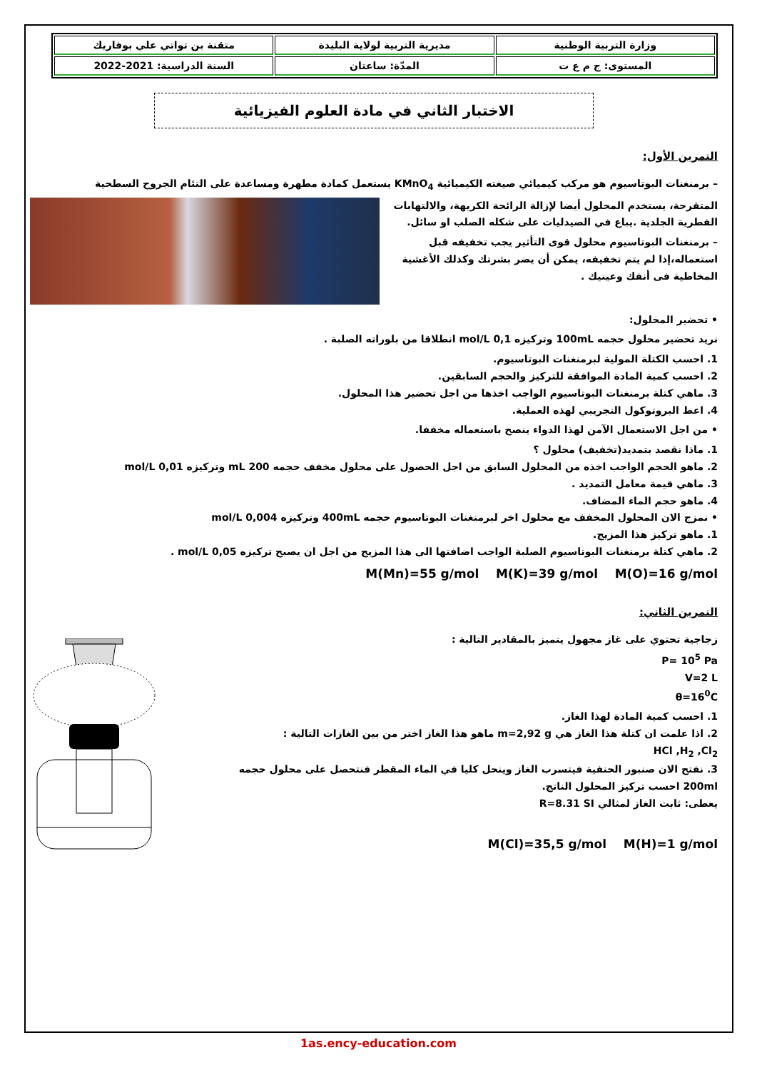| وزارة التربية الوطنية | مديرية التربية لولاية البليدة | متقنة بن تواتي علي بوفاريك |
| المستوى: ج م ع ت | المدّة: ساعتان | السنة الدراسية: 2021-2022 |
الاختبار الثاني في مادة العلوم الفيزيائية
التمرين الأول:
– برمنغنات البوتاسيوم هو مركب كيميائي صيغته الكيميائية KMnO<sub>4</sub> يستعمل كمادة مطهرة ومساعدة على التئام الجروح السطحية
المتقرحة، يستخدم المحلول أيضا لإزالة الرائحة الكريهة، والالتهابات الفطرية الجلدية .يباع في الصيدليات على شكله الصلب او سائل.
– برمنغنات البوتاسيوم محلول قوى التأثير يجب تخفيفه قبل استعماله،إذا لم يتم تخفيفه، يمكن أن يضر بشرتك وكذلك الأغشية المخاطية فى أنفك وعينيك .
• تحضير المحلول:
نريد تحضير محلول حجمه 100mL وتركيزه 0,1 mol/L انطلاقا من بلوراته الصلبة .
1. احسب الكتلة المولية لبرمنغنات البوتاسيوم.
2. احسب كمية المادة الموافقة للتركيز والحجم السابقين.
3. ماهي كتلة برمنغنات البوتاسيوم الواجب اخذها من اجل تحضير هذا المحلول.
4. اعط البروتوكول التجريبي لهذه العملية.
• من اجل الاستعمال الآمن لهذا الدواء ينصح باستعماله مخففا.
1. ماذا نقصد بتمديد(تخفيف) محلول ؟
2. ماهو الحجم الواجب اخذه من المحلول السابق من اجل الحصول على محلول مخفف حجمه 200 mL وتركيزه 0,01 mol/L
3. ماهي قيمة معامل التمديد .
4. ماهو حجم الماء المضاف.
• نمزج الان المحلول المخفف مع محلول اخر لبرمنغنات البوتاسيوم حجمه 400mL وتركيزه 0,004 mol/L
1. ماهو تركيز هذا المزيج.
2. ماهي كتلة برمنغنات البوتاسيوم الصلبة الواجب اضافتها الى هذا المزيج من اجل ان يصبح تركيزه 0,05 mol/L .
M(O)=16 g/mol M(K)=39 g/mol M(Mn)=55 g/mol
التمرين الثاني:
زجاجية تحتوي على غاز مجهول يتميز بالمقادير التالية :
P= 10<sup>5</sup> Pa
V=2 L
θ=16<sup>0</sup>C
1. احسب كمية المادة لهذا الغاز.
2. اذا علمت ان كتلة هذا الغاز هي m=2,92 g ماهو هذا الغاز اختر من بين الغازات التالية :
HCl ,H<sub>2</sub> ,Cl<sub>2</sub>
3. نفتح الان صنبور الحنفية فيتسرب الغاز وينحل كليا في الماء المقطر فنتحصل على محلول حجمه 200ml احسب تركيز المحلول الناتج.
يعطى: ثابت الغاز لمثالي R=8.31 SI
M(H)=1 g/mol M(Cl)=35,5 g/mol
1as.ency-education.com